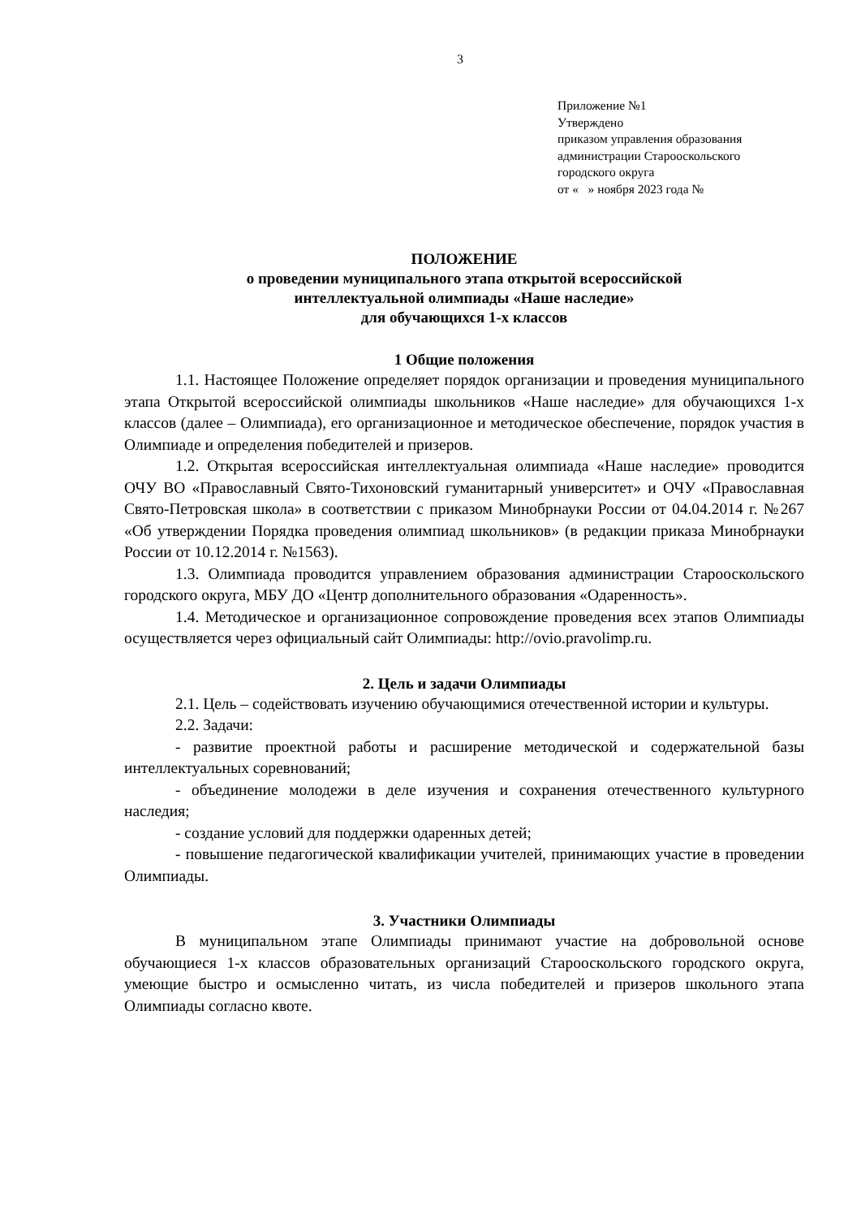3
Приложение №1
Утверждено
приказом управления образования
администрации Старооскольского
городского округа
от « » ноября 2023 года №
ПОЛОЖЕНИЕ
о проведении муниципального этапа открытой всероссийской
интеллектуальной олимпиады «Наше наследие»
для обучающихся 1-х классов
1 Общие положения
1.1. Настоящее Положение определяет порядок организации и проведения муниципального этапа Открытой всероссийской олимпиады школьников «Наше наследие» для обучающихся 1-х классов (далее – Олимпиада), его организационное и методическое обеспечение, порядок участия в Олимпиаде и определения победителей и призеров.
1.2. Открытая всероссийская интеллектуальная олимпиада «Наше наследие» проводится ОЧУ ВО «Православный Свято-Тихоновский гуманитарный университет» и ОЧУ «Православная Свято-Петровская школа» в соответствии с приказом Минобрнауки России от 04.04.2014 г. №267 «Об утверждении Порядка проведения олимпиад школьников» (в редакции приказа Минобрнауки России от 10.12.2014 г. №1563).
1.3. Олимпиада проводится управлением образования администрации Старооскольского городского округа, МБУ ДО «Центр дополнительного образования «Одаренность».
1.4. Методическое и организационное сопровождение проведения всех этапов Олимпиады осуществляется через официальный сайт Олимпиады: http://ovio.pravolimp.ru.
2. Цель и задачи Олимпиады
2.1. Цель – содействовать изучению обучающимися отечественной истории и культуры.
2.2. Задачи:
- развитие проектной работы и расширение методической и содержательной базы интеллектуальных соревнований;
- объединение молодежи в деле изучения и сохранения отечественного культурного наследия;
- создание условий для поддержки одаренных детей;
- повышение педагогической квалификации учителей, принимающих участие в проведении Олимпиады.
3. Участники Олимпиады
В муниципальном этапе Олимпиады принимают участие на добровольной основе обучающиеся 1-х классов образовательных организаций Старооскольского городского округа, умеющие быстро и осмысленно читать, из числа победителей и призеров школьного этапа Олимпиады согласно квоте.